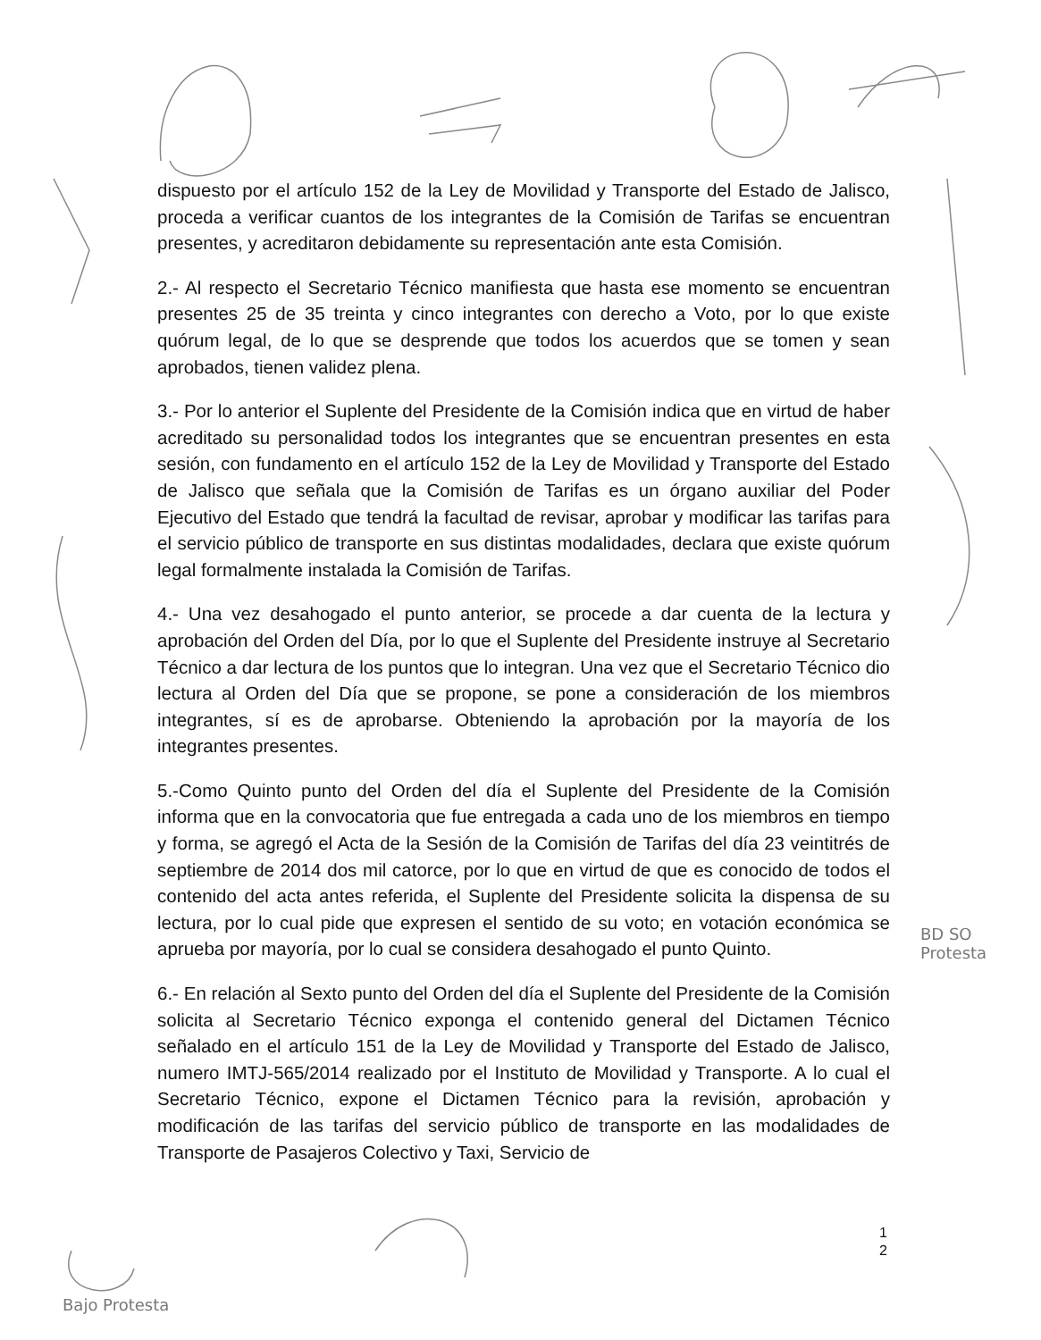dispuesto por el artículo 152 de la Ley de Movilidad y Transporte del Estado de Jalisco, proceda a verificar cuantos de los integrantes de la Comisión de Tarifas se encuentran presentes, y acreditaron debidamente su representación ante esta Comisión.
2.- Al respecto el Secretario Técnico manifiesta que hasta ese momento se encuentran presentes 25 de 35 treinta y cinco integrantes con derecho a Voto, por lo que existe quórum legal, de lo que se desprende que todos los acuerdos que se tomen y sean aprobados, tienen validez plena.
3.- Por lo anterior el Suplente del Presidente de la Comisión indica que en virtud de haber acreditado su personalidad todos los integrantes que se encuentran presentes en esta sesión, con fundamento en el artículo 152 de la Ley de Movilidad y Transporte del Estado de Jalisco que señala que la Comisión de Tarifas es un órgano auxiliar del Poder Ejecutivo del Estado que tendrá la facultad de revisar, aprobar y modificar las tarifas para el servicio público de transporte en sus distintas modalidades, declara que existe quórum legal formalmente instalada la Comisión de Tarifas.
4.- Una vez desahogado el punto anterior, se procede a dar cuenta de la lectura y aprobación del Orden del Día, por lo que el Suplente del Presidente instruye al Secretario Técnico a dar lectura de los puntos que lo integran. Una vez que el Secretario Técnico dio lectura al Orden del Día que se propone, se pone a consideración de los miembros integrantes, sí es de aprobarse. Obteniendo la aprobación por la mayoría de los integrantes presentes.
5.-Como Quinto punto del Orden del día el Suplente del Presidente de la Comisión informa que en la convocatoria que fue entregada a cada uno de los miembros en tiempo y forma, se agregó el Acta de la Sesión de la Comisión de Tarifas del día 23 veintitrés de septiembre de 2014 dos mil catorce, por lo que en virtud de que es conocido de todos el contenido del acta antes referida, el Suplente del Presidente solicita la dispensa de su lectura, por lo cual pide que expresen el sentido de su voto; en votación económica se aprueba por mayoría, por lo cual se considera desahogado el punto Quinto.
6.- En relación al Sexto punto del Orden del día el Suplente del Presidente de la Comisión solicita al Secretario Técnico exponga el contenido general del Dictamen Técnico señalado en el artículo 151 de la Ley de Movilidad y Transporte del Estado de Jalisco, numero IMTJ-565/2014 realizado por el Instituto de Movilidad y Transporte. A lo cual el Secretario Técnico, expone el Dictamen Técnico para la revisión, aprobación y modificación de las tarifas del servicio público de transporte en las modalidades de Transporte de Pasajeros Colectivo y Taxi, Servicio de
1
2
BD SO Protesta
Bajo Protesta